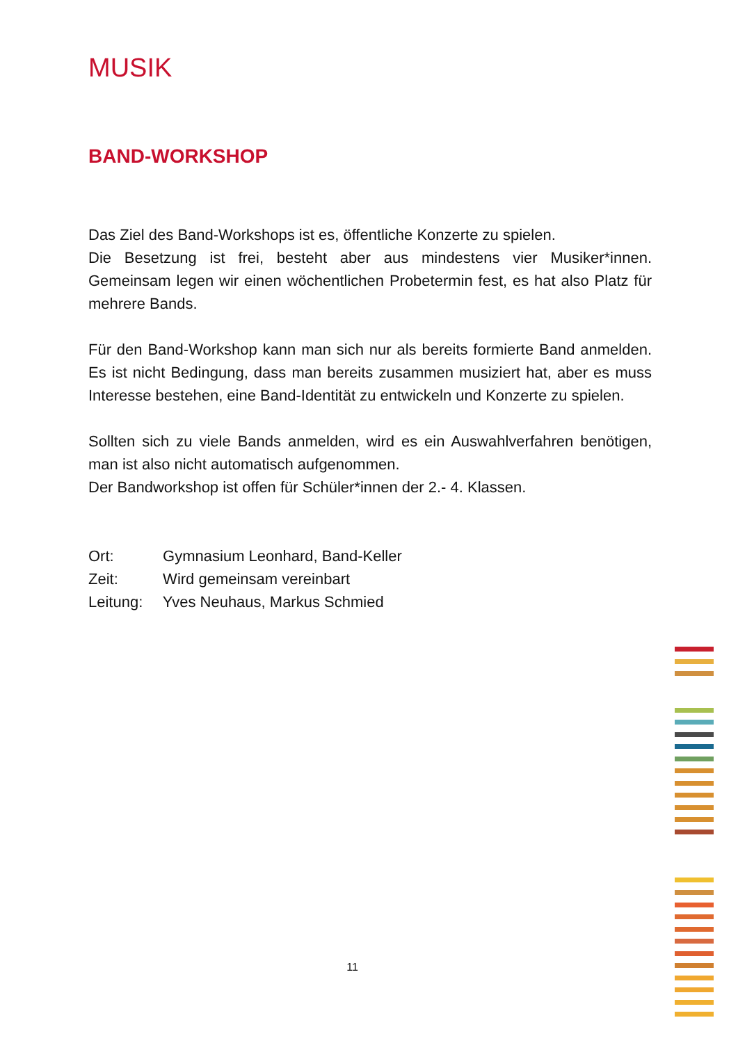MUSIK
BAND-WORKSHOP
Das Ziel des Band-Workshops ist es, öffentliche Konzerte zu spielen.
Die Besetzung ist frei, besteht aber aus mindestens vier Musiker*innen. Gemeinsam legen wir einen wöchentlichen Probetermin fest, es hat also Platz für mehrere Bands.
Für den Band-Workshop kann man sich nur als bereits formierte Band anmelden. Es ist nicht Bedingung, dass man bereits zusammen musi­ziert hat, aber es muss Interesse bestehen, eine Band-Identität zu entwi­ckeln und Konzerte zu spielen.
Sollten sich zu viele Bands anmelden, wird es ein Auswahlverfahren be­nötigen, man ist also nicht automatisch aufgenommen.
Der Bandworkshop ist offen für Schüler*innen der 2.- 4. Klassen.
Ort: Gymnasium Leonhard, Band-Keller
Zeit: Wird gemeinsam vereinbart
Leitung: Yves Neuhaus, Markus Schmied
11